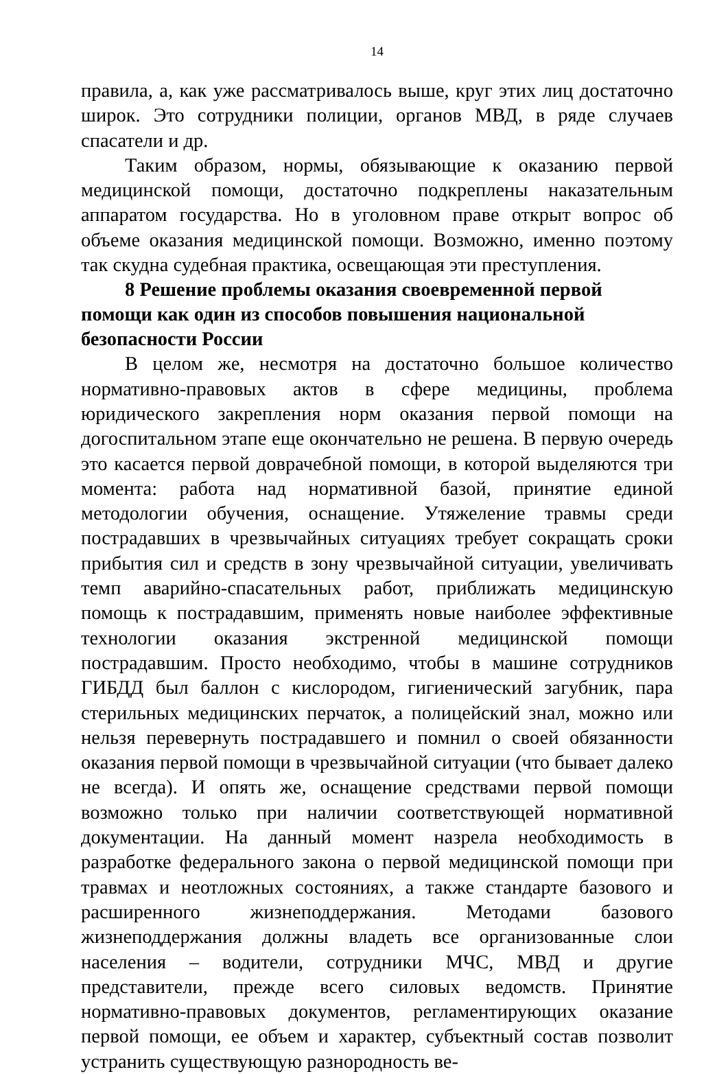14
правила, а, как уже рассматривалось выше, круг этих лиц достаточно широк. Это сотрудники полиции, органов МВД, в ряде случаев спасатели и др.
Таким образом, нормы, обязывающие к оказанию первой медицинской помощи, достаточно подкреплены наказательным аппаратом государства. Но в уголовном праве открыт вопрос об объеме оказания медицинской помощи. Возможно, именно поэтому так скудна судебная практика, освещающая эти преступления.
8 Решение проблемы оказания своевременной первой помощи как один из способов повышения национальной безопасности России
В целом же, несмотря на достаточно большое количество нормативно-правовых актов в сфере медицины, проблема юридического закрепления норм оказания первой помощи на догоспитальном этапе еще окончательно не решена. В первую очередь это касается первой доврачебной помощи, в которой выделяются три момента: работа над нормативной базой, принятие единой методологии обучения, оснащение. Утяжеление травмы среди пострадавших в чрезвычайных ситуациях требует сокращать сроки прибытия сил и средств в зону чрезвычайной ситуации, увеличивать темп аварийно-спасательных работ, приближать медицинскую помощь к пострадавшим, применять новые наиболее эффективные технологии оказания экстренной медицинской помощи пострадавшим. Просто необходимо, чтобы в машине сотрудников ГИБДД был баллон с кислородом, гигиенический загубник, пара стерильных медицинских перчаток, а полицейский знал, можно или нельзя перевернуть пострадавшего и помнил о своей обязанности оказания первой помощи в чрезвычайной ситуации (что бывает далеко не всегда). И опять же, оснащение средствами первой помощи возможно только при наличии соответствующей нормативной документации. На данный момент назрела необходимость в разработке федерального закона о первой медицинской помощи при травмах и неотложных состояниях, а также стандарте базового и расширенного жизнеподдержания. Методами базового жизнеподдержания должны владеть все организованные слои населения – водители, сотрудники МЧС, МВД и другие представители, прежде всего силовых ведомств. Принятие нормативно-правовых документов, регламентирующих оказание первой помощи, ее объем и характер, субъектный состав позволит устранить существующую разнородность ве-